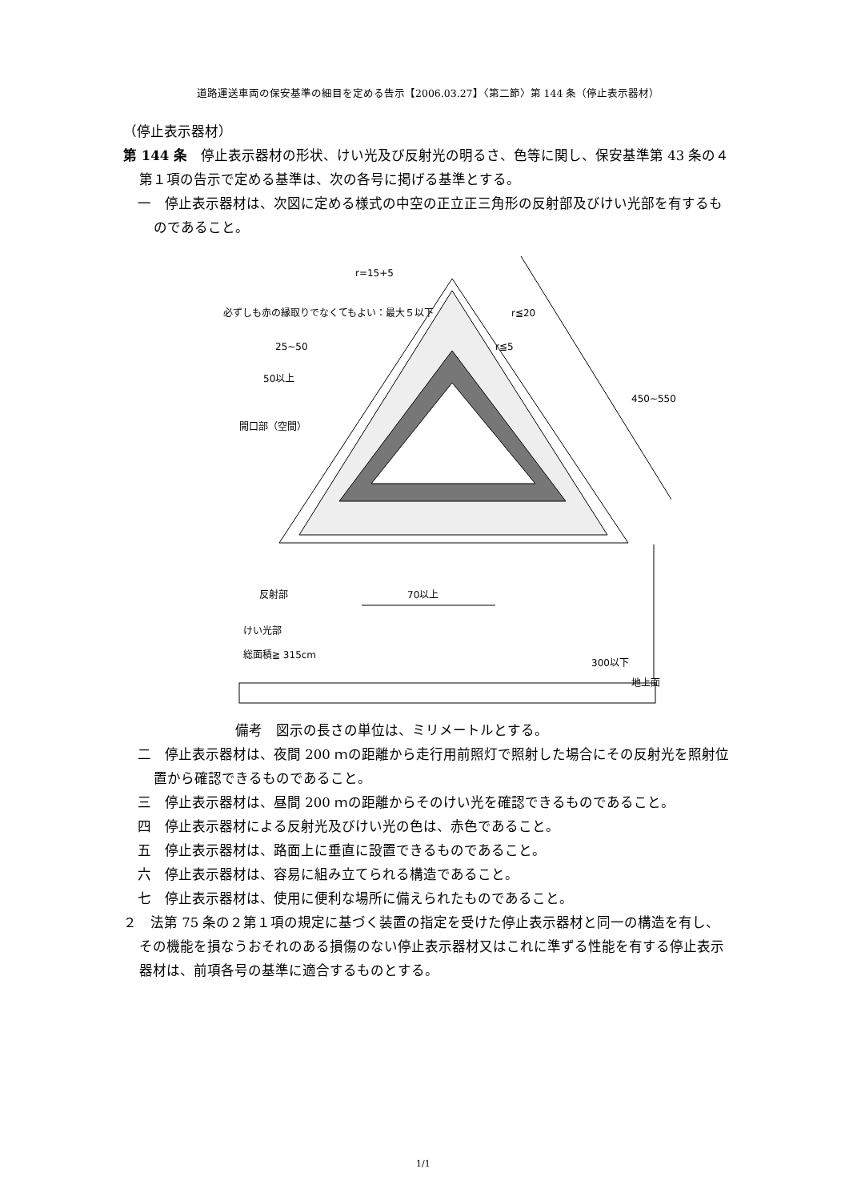道路運送車両の保安基準の細目を定める告示【2006.03.27】〈第二節〉第 144 条（停止表示器材）
（停止表示器材）
第 144 条　停止表示器材の形状、けい光及び反射光の明るさ、色等に関し、保安基準第 43 条の４第１項の告示で定める基準は、次の各号に掲げる基準とする。
一　停止表示器材は、次図に定める様式の中空の正立正三角形の反射部及びけい光部を有するものであること。
r=15+5
必ずしも赤の縁取りでなくてもよい：最大５以下 r≦20
r≦5 25~50
50以上
450~550
開口部（空間）
反射部 70以上
けい光部
総面積≧ 315cm
300以下
地上面
備考　図示の長さの単位は、ミリメートルとする。
二　停止表示器材は、夜間 200 ｍの距離から走行用前照灯で照射した場合にその反射光を照射位置から確認できるものであること。
三　停止表示器材は、昼間 200 ｍの距離からそのけい光を確認できるものであること。
四　停止表示器材による反射光及びけい光の色は、赤色であること。
五　停止表示器材は、路面上に垂直に設置できるものであること。
六　停止表示器材は、容易に組み立てられる構造であること。
七　停止表示器材は、使用に便利な場所に備えられたものであること。
２　法第 75 条の２第１項の規定に基づく装置の指定を受けた停止表示器材と同一の構造を有し、その機能を損なうおそれのある損傷のない停止表示器材又はこれに準ずる性能を有する停止表示器材は、前項各号の基準に適合するものとする。
1/1